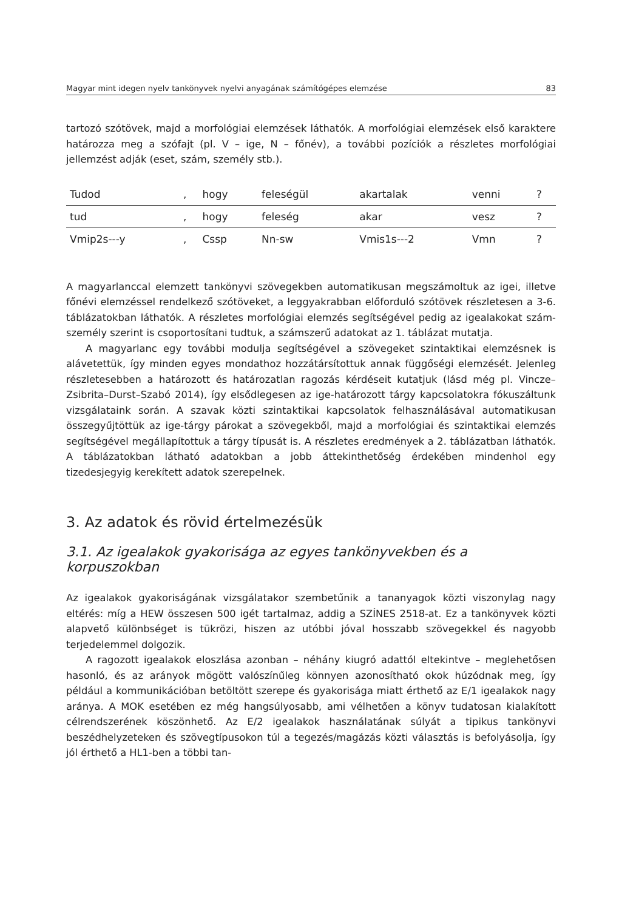Magyar mint idegen nyelv tankönyvek nyelvi anyagának számítógépes elemzése 83
tartozó szótövek, majd a morfológiai elemzések láthatók. A morfológiai elemzések első karaktere határozza meg a szófajt (pl. V – ige, N – főnév), a további pozíciók a részletes morfológiai jellemzést adják (eset, szám, személy stb.).
| Tudod | , | hogy | feleségül | akartalak | venni | ? |
| tud | , | hogy | feleség | akar | vesz | ? |
| Vmip2s---y | , | Cssp | Nn-sw | Vmis1s---2 | Vmn | ? |
A magyarlanccal elemzett tankönyvi szövegekben automatikusan megszámoltuk az igei, illetve főnévi elemzéssel rendelkező szótöveket, a leggyakrabban előforduló szótövek részletesen a 3-6. táblázatokban láthatók. A részletes morfológiai elemzés segítségével pedig az igealakokat szám-személy szerint is csoportosítani tudtuk, a számszerű adatokat az 1. táblázat mutatja.
A magyarlanc egy további modulja segítségével a szövegeket szintaktikai elemzésnek is alávetettük, így minden egyes mondathoz hozzátársítottuk annak függőségi elemzését. Jelenleg részletesebben a határozott és határozatlan ragozás kérdéseit kutatjuk (lásd még pl. Vincze–Zsibrita–Durst–Szabó 2014), így elsődlegesen az ige-határozott tárgy kapcsolatokra fókuszáltunk vizsgálataink során. A szavak közti szintaktikai kapcsolatok felhasználásával automatikusan összegyűjtöttük az ige-tárgy párokat a szövegekből, majd a morfológiai és szintaktikai elemzés segítségével megállapítottuk a tárgy típusát is. A részletes eredmények a 2. táblázatban láthatók. A táblázatokban látható adatokban a jobb áttekinthetőség érdekében mindenhol egy tizedesjegyig kerekített adatok szerepelnek.
3. Az adatok és rövid értelmezésük
3.1. Az igealakok gyakorisága az egyes tankönyvekben és a korpuszokban
Az igealakok gyakoriságának vizsgálatakor szembetűnik a tananyagok közti viszonylag nagy eltérés: míg a HEW összesen 500 igét tartalmaz, addig a SZÍNES 2518-at. Ez a tankönyvek közti alapvető különbséget is tükrözi, hiszen az utóbbi jóval hosszabb szövegekkel és nagyobb terjedelemmel dolgozik.
A ragozott igealakok eloszlása azonban – néhány kiugró adattól eltekintve – meglehetősen hasonló, és az arányok mögött valószínűleg könnyen azonosítható okok húzódnak meg, így például a kommunikációban betöltött szerepe és gyakorisága miatt érthető az E/1 igealakok nagy aránya. A MOK esetében ez még hangsúlyosabb, ami vélhetően a könyv tudatosan kialakított célrendszerének köszönhető. Az E/2 igealakok használatának súlyát a tipikus tankönyvi beszédhelyzeteken és szövegtípusokon túl a tegezés/magázás közti választás is befolyásolja, így jól érthető a HL1-ben a többi tan-